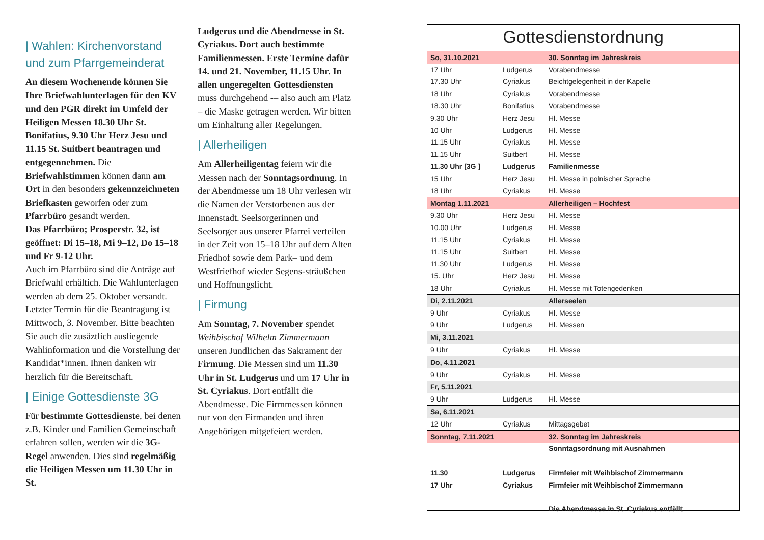| Wahlen: Kirchenvorstand und zum Pfarrgemeinderat
An diesem Wochenende können Sie Ihre Briefwahlunterlagen für den KV und den PGR direkt im Umfeld der Heiligen Messen 18.30 Uhr St. Bonifatius, 9.30 Uhr Herz Jesu und 11.15 St. Suitbert beantragen und entgegennehmen. Die Briefwahlstimmen können dann am Ort in den besonders gekennzeichneten Briefkasten geworfen oder zum Pfarrbüro gesandt werden.
Das Pfarrbüro; Prosperstr. 32, ist geöffnet: Di 15–18, Mi 9–12, Do 15–18 und Fr 9-12 Uhr.
Auch im Pfarrbüro sind die Anträge auf Briefwahl erhältich. Die Wahlunterlagen werden ab dem 25. Oktober versandt. Letzter Termin für die Beantragung ist Mittwoch, 3. November. Bitte beachten Sie auch die zusäztlich ausliegende Wahlinformation und die Vorstellung der Kandidat*innen. Ihnen danken wir herzlich für die Bereitschaft.
| Einige Gottesdienste 3G
Für bestimmte Gottesdienste, bei denen z.B. Kinder und Familien Gemeinschaft erfahren sollen, werden wir die 3G-Regel anwenden. Dies sind regelmäßig die Heiligen Messen um 11.30 Uhr in St.
Ludgerus und die Abendmesse in St. Cyriakus. Dort auch bestimmte Familienmessen. Erste Termine dafür 14. und 21. November, 11.15 Uhr. In allen ungeregelten Gottesdiensten muss durchgehend -– also auch am Platz – die Maske getragen werden. Wir bitten um Einhaltung aller Regelungen.
| Allerheiligen
Am Allerheiligentag feiern wir die Messen nach der Sonntagsordnung. In der Abendmesse um 18 Uhr verlesen wir die Namen der Verstorbenen aus der Innenstadt. Seelsorgerinnen und Seelsorger aus unserer Pfarrei verteilen in der Zeit von 15–18 Uhr auf dem Alten Friedhof sowie dem Park– und dem Westfriefhof wieder Segens-sträußchen und Hoffnungslicht.
| Firmung
Am Sonntag, 7. November spendet Weihbischof Wilhelm Zimmermann unseren Jundlichen das Sakrament der Firmung. Die Messen sind um 11.30 Uhr in St. Ludgerus und um 17 Uhr in St. Cyriakus. Dort entfällt die Abendmesse. Die Firmmessen können nur von den Firmanden und ihren Angehörigen mitgefeiert werden.
Gottesdienstordnung
| So, 31.10.2021 | | 30. Sonntag im Jahreskreis |
| 17 Uhr | Ludgerus | Vorabendmesse |
| 17.30 Uhr | Cyriakus | Beichtgelegenheit in der Kapelle |
| 18 Uhr | Cyriakus | Vorabendmesse |
| 18.30 Uhr | Bonifatius | Vorabendmesse |
| 9.30 Uhr | Herz Jesu | Hl. Messe |
| 10 Uhr | Ludgerus | Hl. Messe |
| 11.15 Uhr | Cyriakus | Hl. Messe |
| 11.15 Uhr | Suitbert | Hl. Messe |
| 11.30 Uhr [3G ] | Ludgerus | Familienmesse |
| 15 Uhr | Herz Jesu | Hl. Messe in polnischer Sprache |
| 18 Uhr | Cyriakus | Hl. Messe |
| Montag 1.11.2021 | | Allerheiligen – Hochfest |
| 9.30 Uhr | Herz Jesu | Hl. Messe |
| 10.00 Uhr | Ludgerus | Hl. Messe |
| 11.15 Uhr | Cyriakus | Hl. Messe |
| 11.15 Uhr | Suitbert | Hl. Messe |
| 11.30 Uhr | Ludgerus | Hl. Messe |
| 15. Uhr | Herz Jesu | Hl. Messe |
| 18 Uhr | Cyriakus | Hl. Messe mit Totengedenken |
| Di, 2.11.2021 | | Allerseelen |
| 9 Uhr | Cyriakus | Hl. Messe |
| 9 Uhr | Ludgerus | Hl. Messen |
| Mi, 3.11.2021 | | |
| 9 Uhr | Cyriakus | Hl. Messe |
| Do, 4.11.2021 | | |
| 9 Uhr | Cyriakus | Hl. Messe |
| Fr, 5.11.2021 | | |
| 9 Uhr | Ludgerus | Hl. Messe |
| Sa, 6.11.2021 | | |
| 12 Uhr | Cyriakus | Mittagsgebet |
| Sonntag, 7.11.2021 | | 32. Sonntag im Jahreskreis |
| | | Sonntagsordnung mit Ausnahmen |
| 11.30 | Ludgerus | Firmfeier mit Weihbischof Zimmermann |
| 17 Uhr | Cyriakus | Firmfeier mit Weihbischof Zimmermann |
| | | Die Abendmesse in St. Cyriakus entfällt |